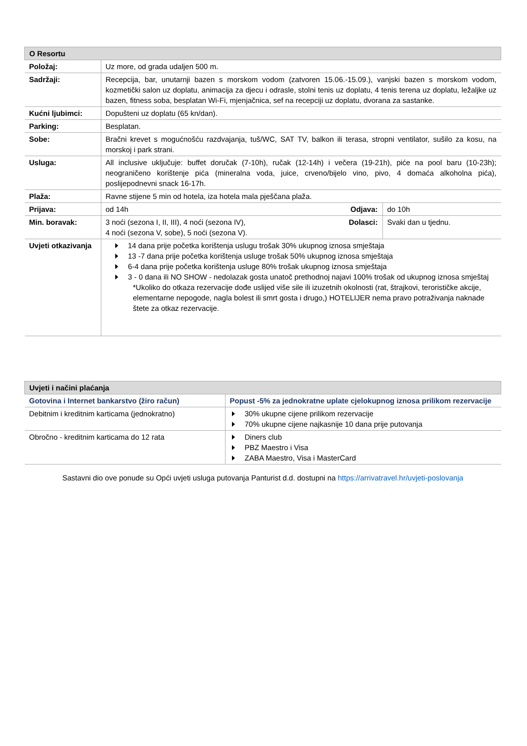| O Resortu | | | |
| --- | --- | --- | --- |
| Položaj: | Uz more, od grada udaljen 500 m. | | |
| Sadržaji: | Recepcija, bar, unutarnji bazen s morskom vodom (zatvoren 15.06.-15.09.), vanjski bazen s morskom vodom, kozmetički salon uz doplatu, animacija za djecu i odrasle, stolni tenis uz doplatu, 4 tenis terena uz doplatu, ležaljke uz bazen, fitness soba, besplatan Wi-Fi, mjenjačnica, sef na recepciji uz doplatu, dvorana za sastanke. | | |
| Kućni ljubimci: | Dopušteni uz doplatu (65 kn/dan). | | |
| Parking: | Besplatan. | | |
| Sobe: | Bračni krevet s mogućnošću razdvajanja, tuš/WC, SAT TV, balkon ili terasa, stropni ventilator, sušilo za kosu, na morskoj i park strani. | | |
| Usluga: | All inclusive uključuje: buffet doručak (7-10h), ručak (12-14h) i večera (19-21h), piće na pool baru (10-23h); neograničeno korištenje pića (mineralna voda, juice, crveno/bijelo vino, pivo, 4 domaća alkoholna pića), poslijepodnevni snack 16-17h. | | |
| Plaža: | Ravne stijene 5 min od hotela, iza hotela mala pješčana plaža. | | |
| Prijava: | od 14h | Odjava: | do 10h |
| Min. boravak: | 3 noći (sezona I, II, III), 4 noći (sezona IV), 4 noći (sezona V, sobe), 5 noći (sezona V). | Dolasci: | Svaki dan u tjednu. |
| Uvjeti otkazivanja | 14 dana prije početka korištenja uslugu trošak 30% ukupnog iznosa smještaja 13 -7 dana prije početka korištenja usluge trošak 50% ukupnog iznosa smještaja 6-4 dana prije početka korištenja usluge 80% trošak ukupnog iznosa smještaja 3 - 0 dana ili NO SHOW - nedolazak gosta unatoč prethodnoj najavi 100% trošak od ukupnog iznosa smještaj *Ukoliko do otkaza rezervacije dođe uslijed više sile ili izuzetnih okolnosti (rat, štrajkovi, terorističke akcije, elementarne nepogode, nagla bolest ili smrt gosta i drugo,) HOTELIJER nema pravo potraživanja naknade štete za otkaz rezervacije. | | |
| Uvjeti i načini plaćanja | |
| --- | --- |
| Gotovina i Internet bankarstvo (žiro račun) | Popust -5% za jednokratne uplate cjelokupnog iznosa prilikom rezervacije |
| Debitnim i kreditnim karticama (jednokratno) | 30% ukupne cijene prilikom rezervacije 70% ukupne cijene najkasnije 10 dana prije putovanja |
| Obročno - kreditnim karticama do 12 rata | Diners club PBZ Maestro i Visa ZABA Maestro, Visa i MasterCard |
Sastavni dio ove ponude su Opći uvjeti usluga putovanja Panturist d.d. dostupni na https://arrivatravel.hr/uvjeti-poslovanja